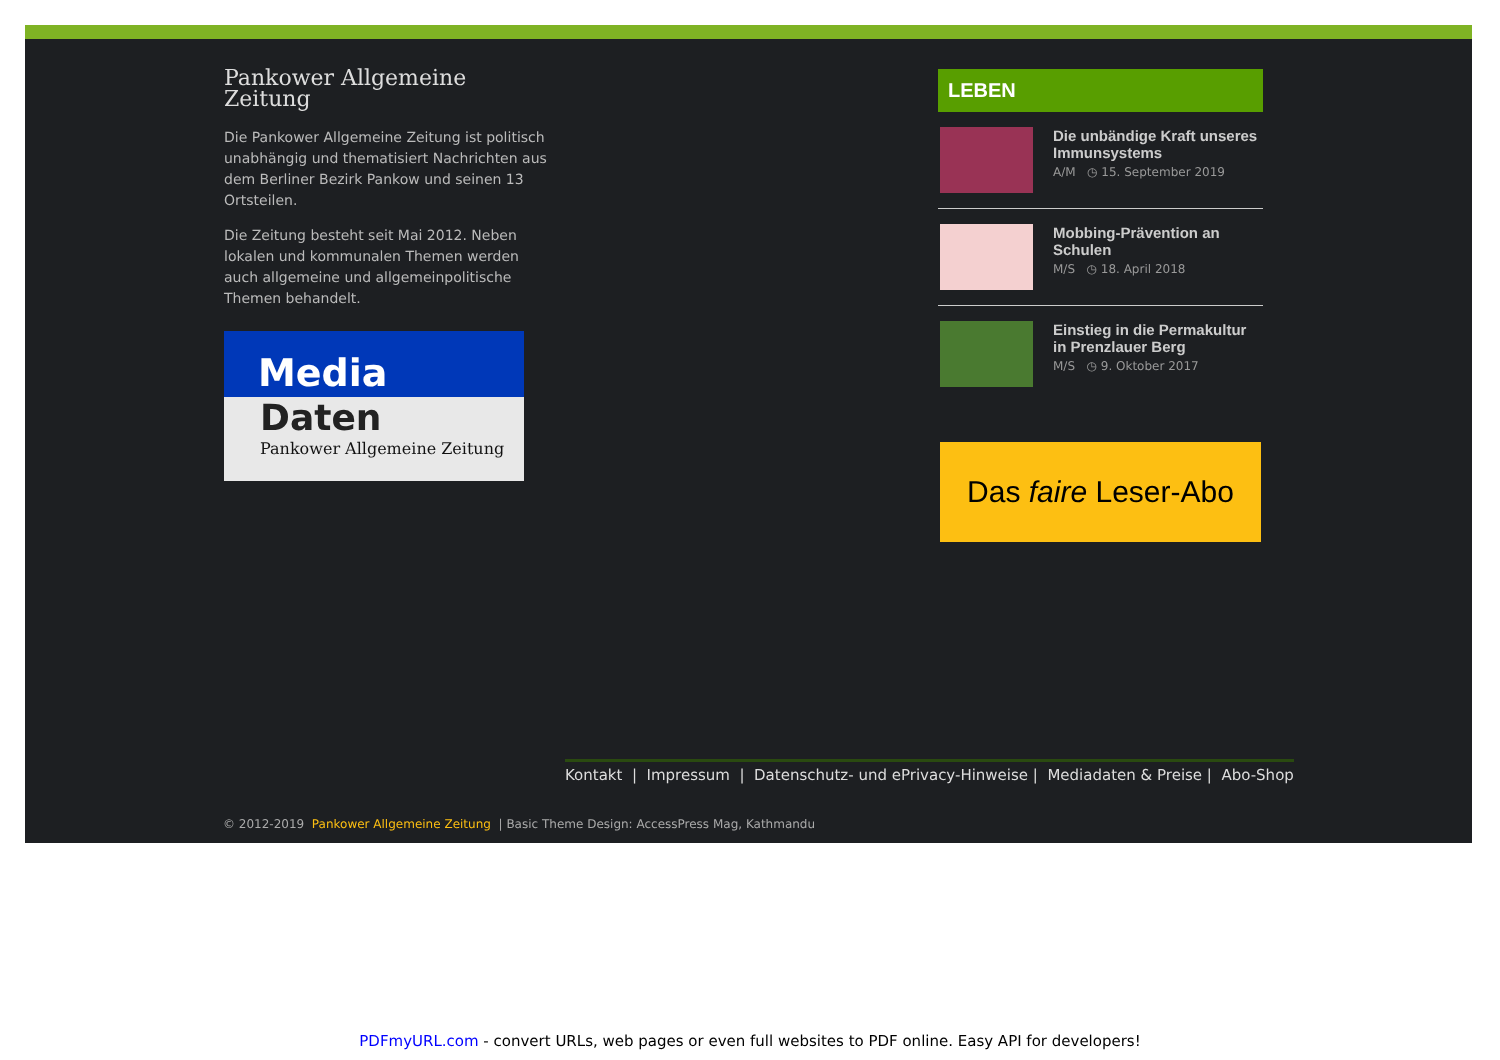Pankower Allgemeine Zeitung
Die Pankower Allgemeine Zeitung ist politisch unabhängig und thematisiert Nachrichten aus dem Berliner Bezirk Pankow und seinen 13 Ortsteilen.
Die Zeitung besteht seit Mai 2012. Neben lokalen und kommunalen Themen werden auch allgemeine und allgemeinpolitische Themen behandelt.
Media
Daten
Pankower Allgemeine Zeitung
LEBEN
Die unbändige Kraft unseres Immunsystems
A/M ◷ 15. September 2019
Mobbing-Prävention an Schulen
M/S ◷ 18. April 2018
Einstieg in die Permakultur in Prenzlauer Berg
M/S ◷ 9. Oktober 2017
Das faire Leser-Abo
Kontakt | Impressum | Datenschutz- und ePrivacy-Hinweise | Mediadaten & Preise | Abo-Shop
© 2012-2019 Pankower Allgemeine Zeitung | Basic Theme Design: AccessPress Mag, Kathmandu
PDFmyURL.com - convert URLs, web pages or even full websites to PDF online. Easy API for developers!